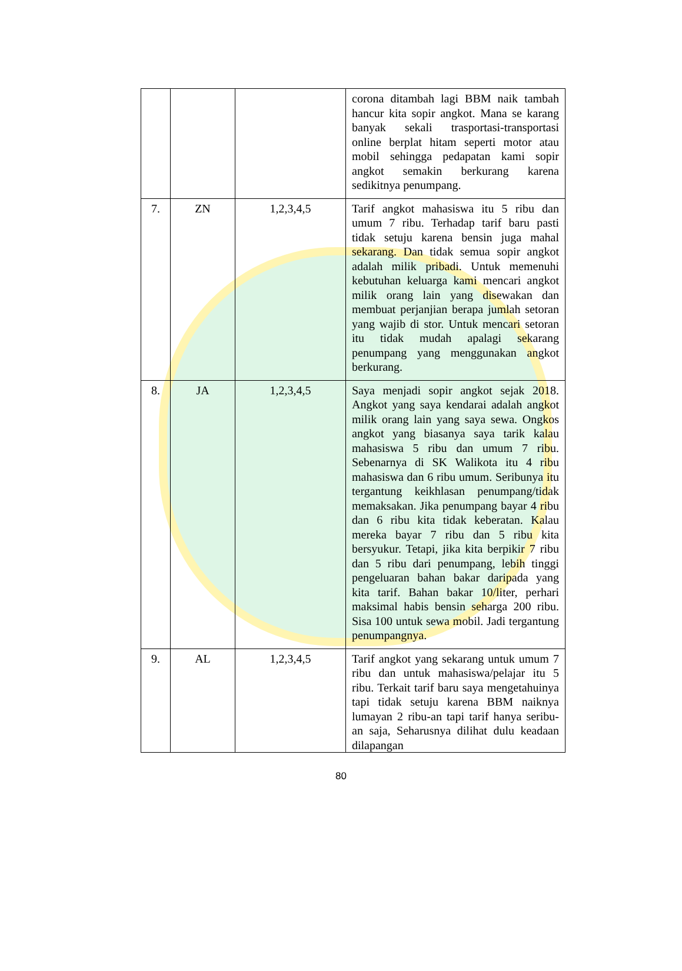| | | | corona ditambah lagi BBM naik tambah hancur kita sopir angkot. Mana se karang banyak sekali trasportasi-transportasi online berplat hitam seperti motor atau mobil sehingga pedapatan kami sopir angkot semakin berkurang karena sedikitnya penumpang. |
| 7. | ZN | 1,2,3,4,5 | Tarif angkot mahasiswa itu 5 ribu dan umum 7 ribu. Terhadap tarif baru pasti tidak setuju karena bensin juga mahal sekarang. Dan tidak semua sopir angkot adalah milik pribadi. Untuk memenuhi kebutuhan keluarga kami mencari angkot milik orang lain yang disewakan dan membuat perjanjian berapa jumlah setoran yang wajib di stor. Untuk mencari setoran itu tidak mudah apalagi sekarang penumpang yang menggunakan angkot berkurang. |
| 8. | JA | 1,2,3,4,5 | Saya menjadi sopir angkot sejak 2018. Angkot yang saya kendarai adalah angkot milik orang lain yang saya sewa. Ongkos angkot yang biasanya saya tarik kalau mahasiswa 5 ribu dan umum 7 ribu. Sebenarnya di SK Walikota itu 4 ribu mahasiswa dan 6 ribu umum. Seribunya itu tergantung keikhlasan penumpang/tidak memaksakan. Jika penumpang bayar 4 ribu dan 6 ribu kita tidak keberatan. Kalau mereka bayar 7 ribu dan 5 ribu kita bersyukur. Tetapi, jika kita berpikir 7 ribu dan 5 ribu dari penumpang, lebih tinggi pengeluaran bahan bakar daripada yang kita tarif. Bahan bakar 10/liter, perhari maksimal habis bensin seharga 200 ribu. Sisa 100 untuk sewa mobil. Jadi tergantung penumpangnya. |
| 9. | AL | 1,2,3,4,5 | Tarif angkot yang sekarang untuk umum 7 ribu dan untuk mahasiswa/pelajar itu 5 ribu. Terkait tarif baru saya mengetahuinya tapi tidak setuju karena BBM naiknya lumayan 2 ribu-an tapi tarif hanya seribu-an saja, Seharusnya dilihat dulu keadaan dilapangan |
80